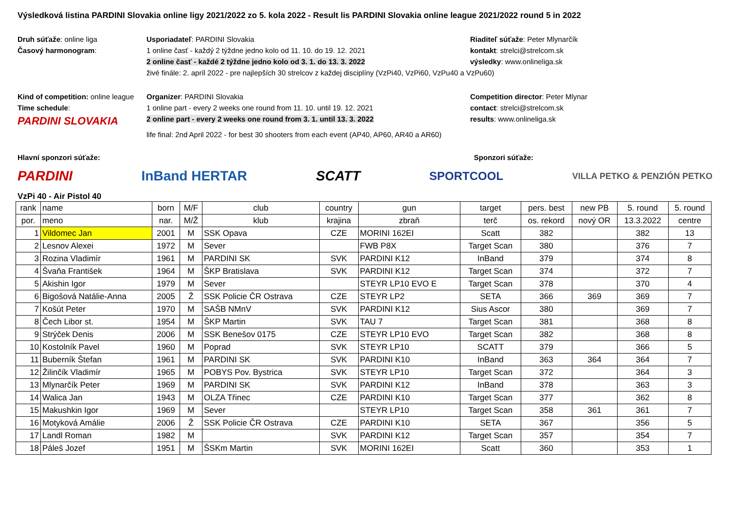Výsledková listina PARDINI Slovakia online ligy 2021/2022 zo 5. kola 2022 - Result lis PARDINI Slovakia online league 2021/2022 round 5 in 2022
Druh súťaže: online liga
Usporiadateľ: PARDINI Slovakia
Riaditeľ súťaže: Peter Mlynarčík
Časový harmonogram:
1 online časť - každý 2 týždne jedno kolo od 11. 10. do 19. 12. 2021
kontakt: strelci@strelcom.sk
2 online časť - každé 2 týždne jedno kolo od 3. 1. do 13. 3. 2022
výsledky: www.onlineliga.sk
živé finále: 2. apríl 2022 - pre najlepších 30 strelcov z každej disciplíny (VzPi40, VzPi60, VzPu40 a VzPu60)
Kind of competition: online league
Organizer: PARDINI Slovakia
Competition director: Peter Mlynar
Time schedule:
1 online part - every 2 weeks one round from 11. 10. until 19. 12. 2021
contact: strelci@strelcom.sk
PARDINI SLOVAKIA
2 online part - every 2 weeks one round from 3. 1. until 13. 3. 2022
results: www.onlineliga.sk
life final: 2nd April 2022 - for best 30 shooters from each event (AP40, AP60, AR40 a AR60)
Hlavní sponzori súťaže: Sponzori súťaže:
PARDINI InBand HERTAR SCATT
SPORTCOOL
VILLA PETKO & PENZIÓN PETKO
VzPi 40 - Air Pistol 40
| rank | name | born | M/F | club | country | gun | target | pers. best | new PB | 5. round | 5. round |
| --- | --- | --- | --- | --- | --- | --- | --- | --- | --- | --- | --- |
| por. | meno | nar. | M/Ž | klub | krajina | zbraň | terč | os. rekord | nový OR | 13.3.2022 | centre |
| 1 | Vildomec Jan | 2001 | M | SSK Opava | CZE | MORINI 162EI | Scatt | 382 | | 382 | 13 |
| 2 | Lesnov Alexei | 1972 | M | Sever | | FWB P8X | Target Scan | 380 | | 376 | 7 |
| 3 | Rozina Vladimír | 1961 | M | PARDINI SK | SVK | PARDINI K12 | InBand | 379 | | 374 | 8 |
| 4 | Švaňa František | 1964 | M | ŠKP Bratislava | SVK | PARDINI K12 | Target Scan | 374 | | 372 | 7 |
| 5 | Akishin Igor | 1979 | M | Sever | | STEYR LP10 EVO E | Target Scan | 378 | | 370 | 4 |
| 6 | Bigošová Natálie-Anna | 2005 | Ž | SSK Policie ČR Ostrava | CZE | STEYR LP2 | SETA | 366 | 369 | 369 | 7 |
| 7 | Košút Peter | 1970 | M | SAŠB NMnV | SVK | PARDINI K12 | Sius Ascor | 380 | | 369 | 7 |
| 8 | Čech Libor st. | 1954 | M | ŠKP Martin | SVK | TAU 7 | Target Scan | 381 | | 368 | 8 |
| 9 | Strýček Denis | 2006 | M | SSK Benešov 0175 | CZE | STEYR LP10 EVO | Target Scan | 382 | | 368 | 8 |
| 10 | Kostolník Pavel | 1960 | M | Poprad | SVK | STEYR LP10 | SCATT | 379 | | 366 | 5 |
| 11 | Buberník Štefan | 1961 | M | PARDINI SK | SVK | PARDINI K10 | InBand | 363 | 364 | 364 | 7 |
| 12 | Žilinčík Vladimír | 1965 | M | POBYS Pov. Bystrica | SVK | STEYR LP10 | Target Scan | 372 | | 364 | 3 |
| 13 | Mlynarčík Peter | 1969 | M | PARDINI SK | SVK | PARDINI K12 | InBand | 378 | | 363 | 3 |
| 14 | Walica Jan | 1943 | M | OLZA Třinec | CZE | PARDINI K10 | Target Scan | 377 | | 362 | 8 |
| 15 | Makushkin Igor | 1969 | M | Sever | | STEYR LP10 | Target Scan | 358 | 361 | 361 | 7 |
| 16 | Motyková Amálie | 2006 | Ž | SSK Policie ČR Ostrava | CZE | PARDINI K10 | SETA | 367 | | 356 | 5 |
| 17 | Landl Roman | 1982 | M | | SVK | PARDINI K12 | Target Scan | 357 | | 354 | 7 |
| 18 | Páleš Jozef | 1951 | M | ŠSKm Martin | SVK | MORINI 162EI | Scatt | 360 | | 353 | 1 |